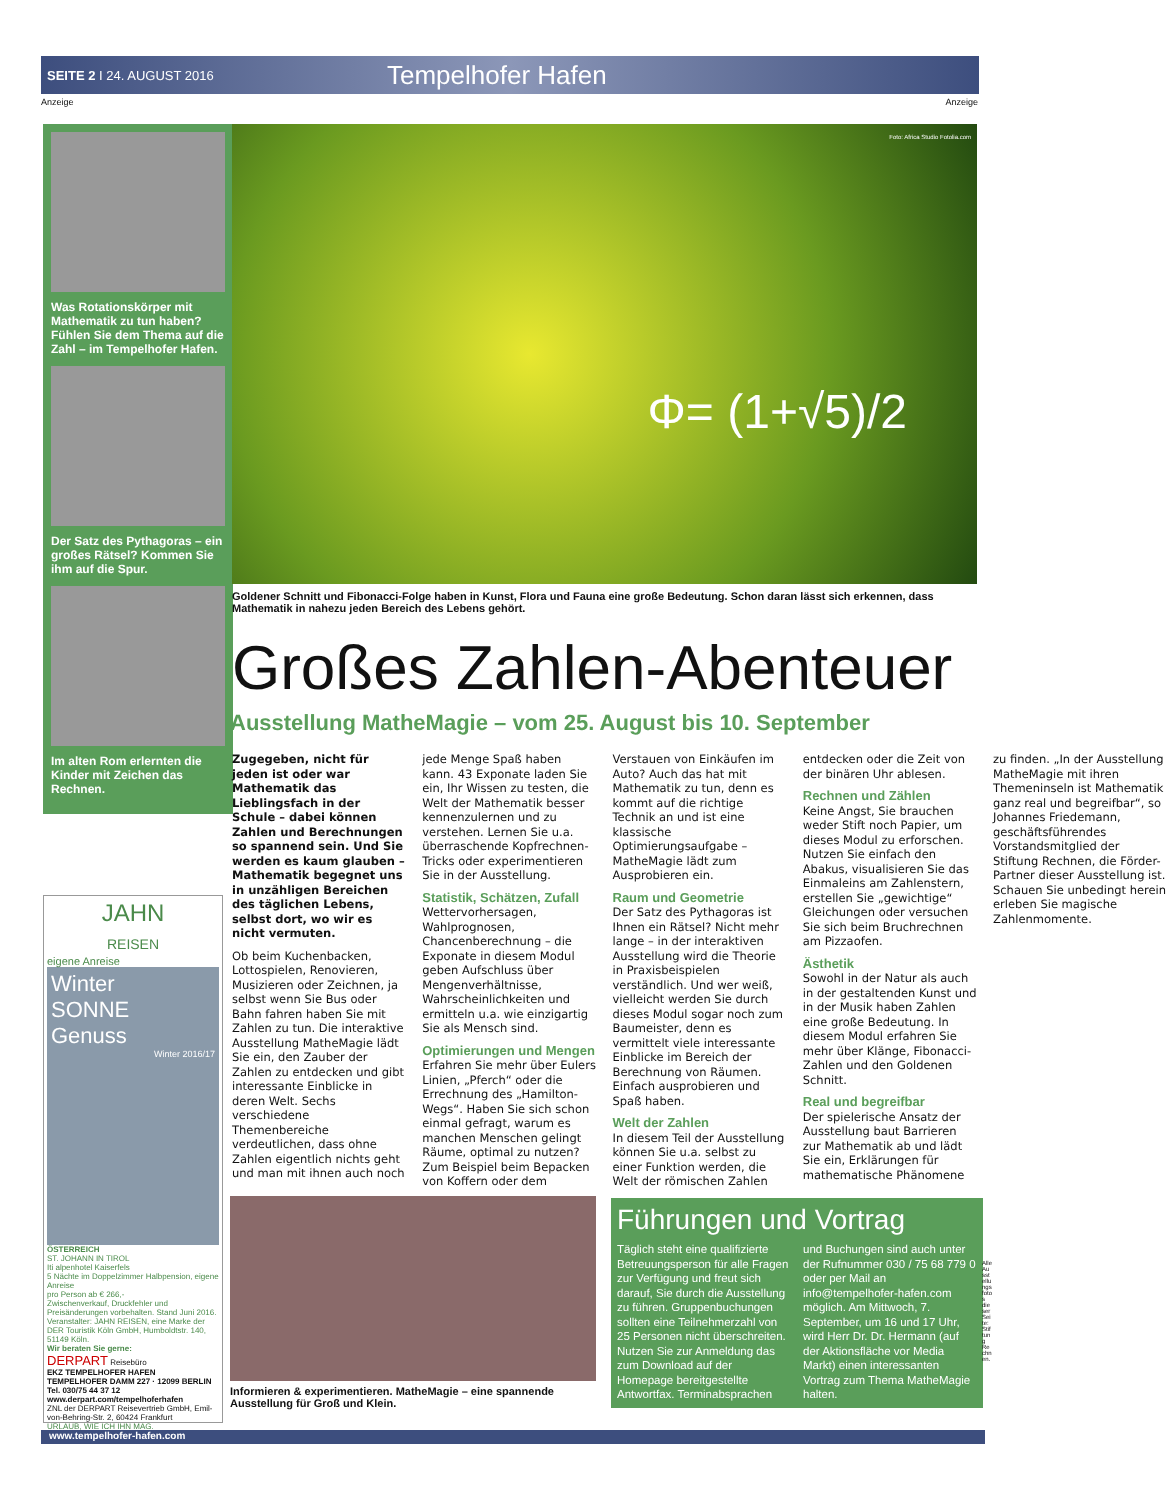SEITE 2 I 24. AUGUST 2016 Tempelhofer Hafen
Anzeige Anzeige
Was Rotationskörper mit Mathematik zu tun haben? Fühlen Sie dem Thema auf die Zahl – im Tempelhofer Hafen.
Der Satz des Pythagoras – ein großes Rätsel? Kommen Sie ihm auf die Spur.
Im alten Rom erlernten die Kinder mit Zeichen das Rechnen.
JAHN
REISEN
eigene Anreise
Winter
SONNE
Genuss
Winter 2016/17
ÖSTERREICH
ST. JOHANN IN TIROL
Iti alpenhotel Kaiserfels
5 Nächte im Doppelzimmer Halbpension, eigene Anreise
pro Person ab € 266,-
Zwischenverkauf, Druckfehler und Preisänderungen vorbehalten. Stand Juni 2016. Veranstalter: JAHN REISEN, eine Marke der DER Touristik Köln GmbH, Humboldtstr. 140, 51149 Köln.
Wir beraten Sie gerne:
DERPART Reisebüro
EKZ TEMPELHOFER HAFEN
TEMPELHOFER DAMM 227 · 12099 BERLIN
Tel. 030/75 44 37 12
www.derpart.com/tempelhoferhafen
ZNL der DERPART Reisevertrieb GmbH, Emil-von-Behring-Str. 2, 60424 Frankfurt
URLAUB, WIE ICH IHN MAG.
Φ= (1+√5)/2
Foto: Africa Studio Fotolia.com
Goldener Schnitt und Fibonacci-Folge haben in Kunst, Flora und Fauna eine große Bedeutung. Schon daran lässt sich erkennen, dass Mathematik in nahezu jeden Bereich des Lebens gehört.
Großes Zahlen-Abenteuer
Ausstellung MatheMagie – vom 25. August bis 10. September
Zugegeben, nicht für jeden ist oder war Mathematik das Lieblingsfach in der Schule – dabei können Zahlen und Berechnungen so spannend sein. Und Sie werden es kaum glauben – Mathematik begegnet uns in unzähligen Bereichen des täglichen Lebens, selbst dort, wo wir es nicht vermuten.
Ob beim Kuchenbacken, Lottospielen, Renovieren, Musizieren oder Zeichnen, ja selbst wenn Sie Bus oder Bahn fahren haben Sie mit Zahlen zu tun. Die interaktive Ausstellung MatheMagie lädt Sie ein, den Zauber der Zahlen zu entdecken und gibt interessante Einblicke in deren Welt. Sechs verschiedene Themenbereiche verdeutlichen, dass ohne Zahlen eigentlich nichts geht und man mit ihnen auch noch jede Menge Spaß haben kann. 43 Exponate laden Sie ein, Ihr Wissen zu testen, die Welt der Mathematik besser kennenzulernen und zu verstehen. Lernen Sie u.a. überraschende Kopfrechnen-Tricks oder experimentieren Sie in der Ausstellung.
Statistik, Schätzen, Zufall
Wettervorhersagen, Wahlprognosen, Chancenberechnung – die Exponate in diesem Modul geben Aufschluss über Mengenverhältnisse, Wahrscheinlichkeiten und ermitteln u.a. wie einzigartig Sie als Mensch sind.
Optimierungen und Mengen
Erfahren Sie mehr über Eulers Linien, „Pferch“ oder die Errechnung des „Hamilton-Wegs“. Haben Sie sich schon einmal gefragt, warum es manchen Menschen gelingt Räume, optimal zu nutzen? Zum Beispiel beim Bepacken von Koffern oder dem Verstauen von Einkäufen im Auto? Auch das hat mit Mathematik zu tun, denn es kommt auf die richtige Technik an und ist eine klassische Optimierungsaufgabe – MatheMagie lädt zum Ausprobieren ein.
Raum und Geometrie
Der Satz des Pythagoras ist Ihnen ein Rätsel? Nicht mehr lange – in der interaktiven Ausstellung wird die Theorie in Praxisbeispielen verständlich. Und wer weiß, vielleicht werden Sie durch dieses Modul sogar noch zum Baumeister, denn es vermittelt viele interessante Einblicke im Bereich der Berechnung von Räumen. Einfach ausprobieren und Spaß haben.
Welt der Zahlen
In diesem Teil der Ausstellung können Sie u.a. selbst zu einer Funktion werden, die Welt der römischen Zahlen entdecken oder die Zeit von der binären Uhr ablesen.
Rechnen und Zählen
Keine Angst, Sie brauchen weder Stift noch Papier, um dieses Modul zu erforschen. Nutzen Sie einfach den Abakus, visualisieren Sie das Einmaleins am Zahlenstern, erstellen Sie „gewichtige“ Gleichungen oder versuchen Sie sich beim Bruchrechnen am Pizzaofen.
Ästhetik
Sowohl in der Natur als auch in der gestaltenden Kunst und in der Musik haben Zahlen eine große Bedeutung. In diesem Modul erfahren Sie mehr über Klänge, Fibonacci-Zahlen und den Goldenen Schnitt.
Real und begreifbar
Der spielerische Ansatz der Ausstellung baut Barrieren zur Mathematik ab und lädt Sie ein, Erklärungen für mathematische Phänomene zu finden. „In der Ausstellung MatheMagie mit ihren Themeninseln ist Mathematik ganz real und begreifbar“, so Johannes Friedemann, geschäftsführendes Vorstandsmitglied der Stiftung Rechnen, die Förder-Partner dieser Ausstellung ist. Schauen Sie unbedingt herein erleben Sie magische Zahlenmomente.
Informieren & experimentieren. MatheMagie – eine spannende Ausstellung für Groß und Klein.
Führungen und Vortrag
Täglich steht eine qualifizierte Betreuungsperson für alle Fragen zur Verfügung und freut sich darauf, Sie durch die Ausstellung zu führen. Gruppenbuchungen sollten eine Teilnehmerzahl von 25 Personen nicht überschreiten. Nutzen Sie zur Anmeldung das zum Download auf der Homepage bereitgestellte Antwortfax. Terminabsprachen und Buchungen sind auch unter der Rufnummer 030 / 75 68 779 0 oder per Mail an info@tempelhofer-hafen.com möglich. Am Mittwoch, 7. September, um 16 und 17 Uhr, wird Herr Dr. Dr. Hermann (auf der Aktionsfläche vor Media Markt) einen interessanten Vortrag zum Thema MatheMagie halten.
Alle Ausstellungsfotos dieser Seite: Stiftung Rechnen.
www.tempelhofer-hafen.com